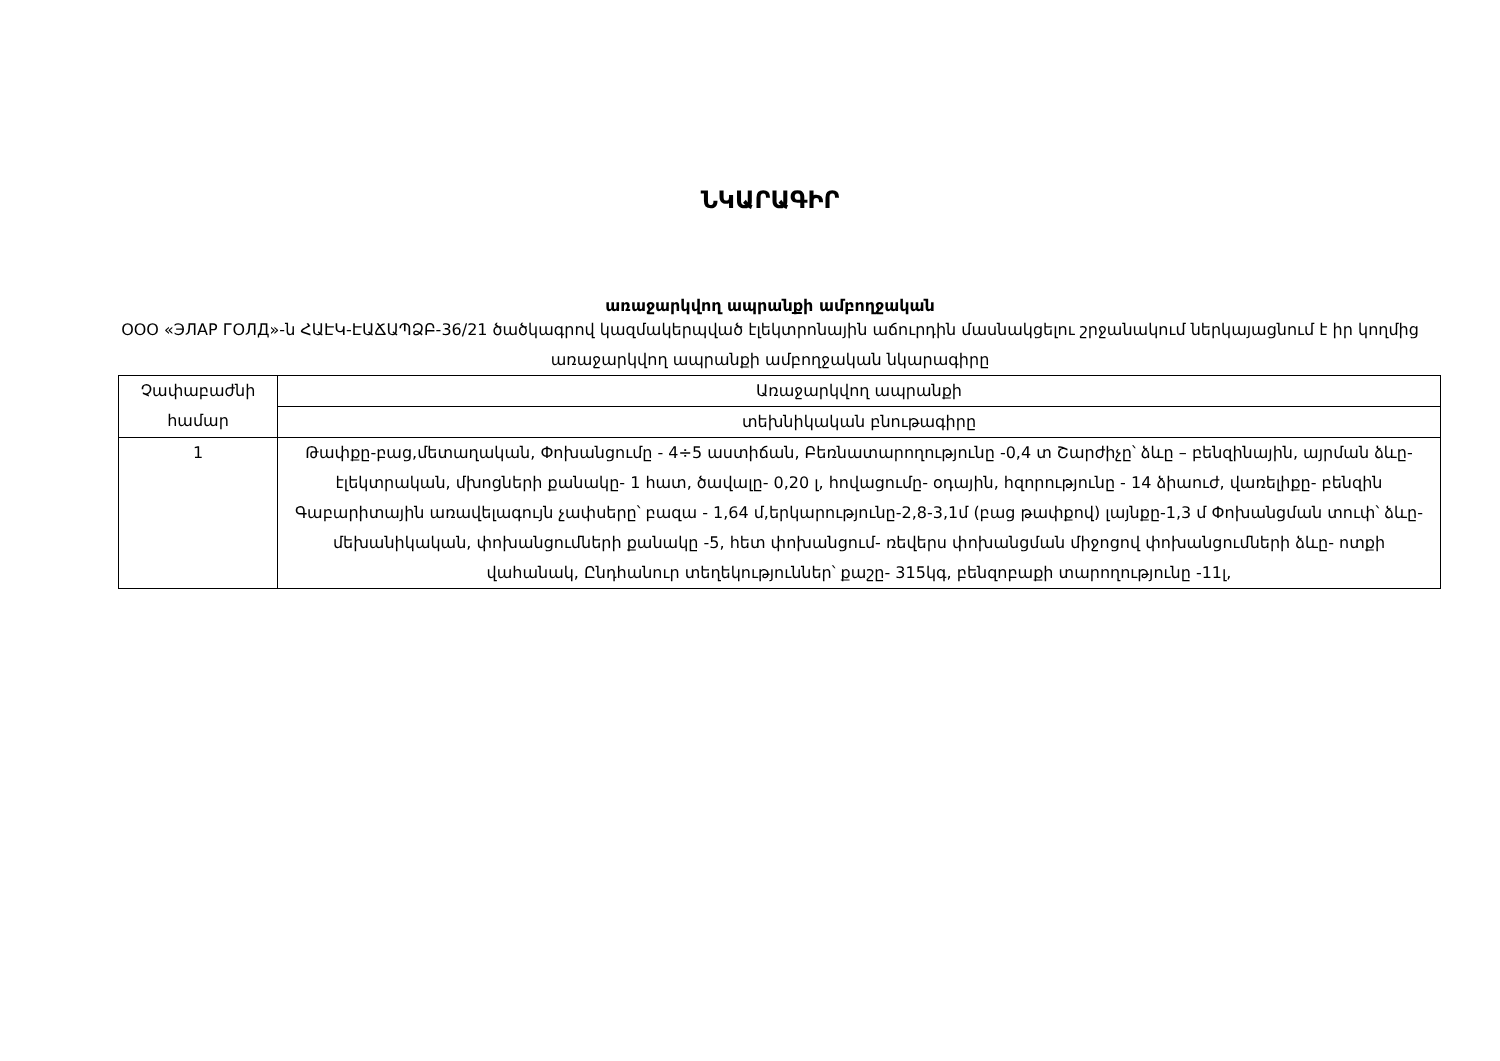ՆԿԱՐԱԳԻՐ
առաջարկվող ապրանքի ամբողջական
ՕՕՕ «ЭЛАР ГОЛД»-ն ՀԱԷԿ-ԷԱՃԱՊՁԲ-36/21 ծածկագրով կազմակերպված էլեկտրոնային աճուրդին մասնակցելու շրջանակում ներկայացնում է իր կողմից առաջարկվող ապրանքի ամբողջական նկարագիրը
| Չափաբաժնի համար | Առաջարկվող ապրանքի |
| --- | --- |
| | տեխնիկական բնութագիրը |
| 1 | Թափքը-բաց,մետաղական, Փոխանցումը - 4÷5 աստիճան, Բեռնատարողությունը -0,4 տ Շարժիչը՝ ձևը – բենզինային, այրման ձևը- էլեկտրական, մխոցների քանակը- 1 հատ, ծավալը- 0,20 լ, հովացումը- օդային, հզորությունը - 14 ձիաուժ, վառելիքը- բենզին Գաբարիտային առավելագույն չափսերը՝ բազա - 1,64 մ,երկարությունը-2,8-3,1մ (բաց թափքով) լայնքը-1,3 մ Փոխանցման տուփ՝ ձևը- մեխանիկական, փոխանցումների քանակը -5, հետ փոխանցում- ռեվերս փոխանցման միջոցով փոխանցումների ձևը- ոտքի վահանակ, Ընդհանուր տեղեկություններ՝ քաշը- 315կգ, բենզոբաքի տարողությունը -11լ, |